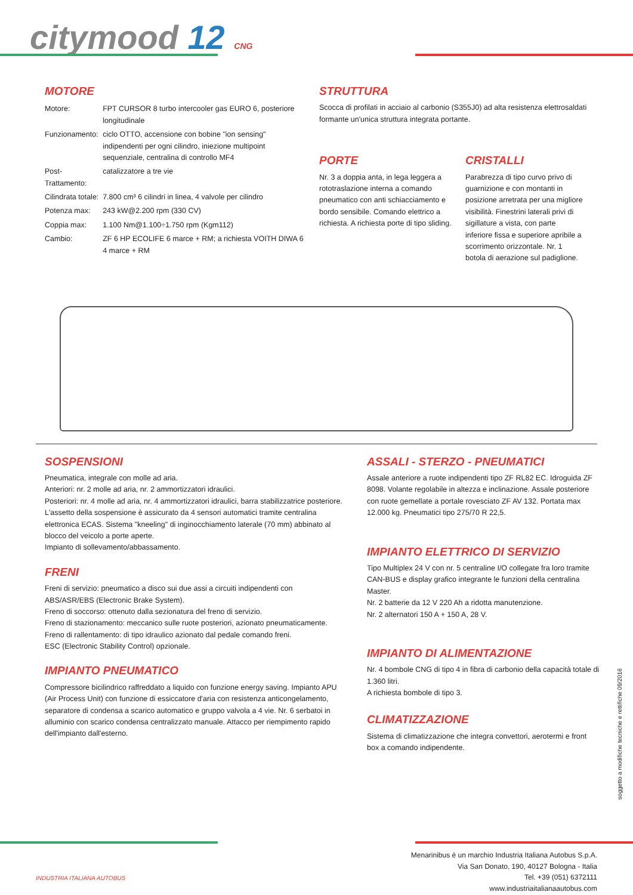citymood 12 CNG
MOTORE
| Motore: | FPT CURSOR 8 turbo intercooler gas EURO 6, posteriore longitudinale |
| Funzionamento: | ciclo OTTO, accensione con bobine "ion sensing" indipendenti per ogni cilindro, iniezione multipoint sequenziale, centralina di controllo MF4 |
| Post-Trattamento: | catalizzatore a tre vie |
| Cilindrata totale: | 7.800 cm³ 6 cilindri in linea, 4 valvole per cilindro |
| Potenza max: | 243 kW@2.200 rpm (330 CV) |
| Coppia max: | 1.100 Nm@1.100÷1.750 rpm (Kgm112) |
| Cambio: | ZF 6 HP ECOLIFE 6 marce + RM; a richiesta VOITH DIWA 6 4 marce + RM |
STRUTTURA
Scocca di profilati in acciaio al carbonio (S355J0) ad alta resistenza elettrosaldati formante un'unica struttura integrata portante.
PORTE
Nr. 3 a doppia anta, in lega leggera a rototraslazione interna a comando pneumatico con anti schiacciamento e bordo sensibile. Comando elettrico a richiesta. A richiesta porte di tipo sliding.
CRISTALLI
Parabrezza di tipo curvo privo di guarnizione e con montanti in posizione arretrata per una migliore visibilità. Finestrini laterali privi di sigillature a vista, con parte inferiore fissa e superiore apribile a scorrimento orizzontale. Nr. 1 botola di aerazione sul padiglione.
SOSPENSIONI
Pneumatica, integrale con molle ad aria.
Anteriori: nr. 2 molle ad aria, nr. 2 ammortizzatori idraulici.
Posteriori: nr. 4 molle ad aria, nr. 4 ammortizzatori idraulici, barra stabilizzatrice posteriore.
L'assetto della sospensione è assicurato da 4 sensori automatici tramite centralina elettronica ECAS. Sistema "kneeling" di inginocchiamento laterale (70 mm) abbinato al blocco del veicolo a porte aperte.
Impianto di sollevamento/abbassamento.
FRENI
Freni di servizio: pneumatico a disco sui due assi a circuiti indipendenti con ABS/ASR/EBS (Electronic Brake System).
Freno di soccorso: ottenuto dalla sezionatura del freno di servizio.
Freno di stazionamento: meccanico sulle ruote posteriori, azionato pneumaticamente.
Freno di rallentamento: di tipo idraulico azionato dal pedale comando freni.
ESC (Electronic Stability Control) opzionale.
IMPIANTO PNEUMATICO
Compressore bicilindrico raffreddato a liquido con funzione energy saving. Impianto APU (Air Process Unit) con funzione di essiccatore d'aria con resistenza anticongelamento, separatore di condensa a scarico automatico e gruppo valvola a 4 vie. Nr. 6 serbatoi in alluminio con scarico condensa centralizzato manuale. Attacco per riempimento rapido dell'impianto dall'esterno.
ASSALI - STERZO - PNEUMATICI
Assale anteriore a ruote indipendenti tipo ZF RL82 EC. Idroguida ZF 8098. Volante regolabile in altezza e inclinazione. Assale posteriore con ruote gemellate a portale rovesciato ZF AV 132. Portata max 12.000 kg. Pneumatici tipo 275/70 R 22,5.
IMPIANTO ELETTRICO DI SERVIZIO
Tipo Multiplex 24 V con nr. 5 centraline I/O collegate fra loro tramite CAN-BUS e display grafico integrante le funzioni della centralina Master.
Nr. 2 batterie da 12 V 220 Ah a ridotta manutenzione.
Nr. 2 alternatori 150 A + 150 A, 28 V.
IMPIANTO DI ALIMENTAZIONE
Nr. 4 bombole CNG di tipo 4 in fibra di carbonio della capacità totale di 1.360 litri.
A richiesta bombole di tipo 3.
CLIMATIZZAZIONE
Sistema di climatizzazione che integra convettori, aerotermi e front box a comando indipendente.
soggetto a modifiche tecniche e rettifiche 09/2016
INDUSTRIA ITALIANA AUTOBUS
Menarinibus è un marchio Industria Italiana Autobus S.p.A.
Via San Donato, 190, 40127 Bologna - Italia
Tel. +39 (051) 6372111
www.industriaitalianaautobus.com